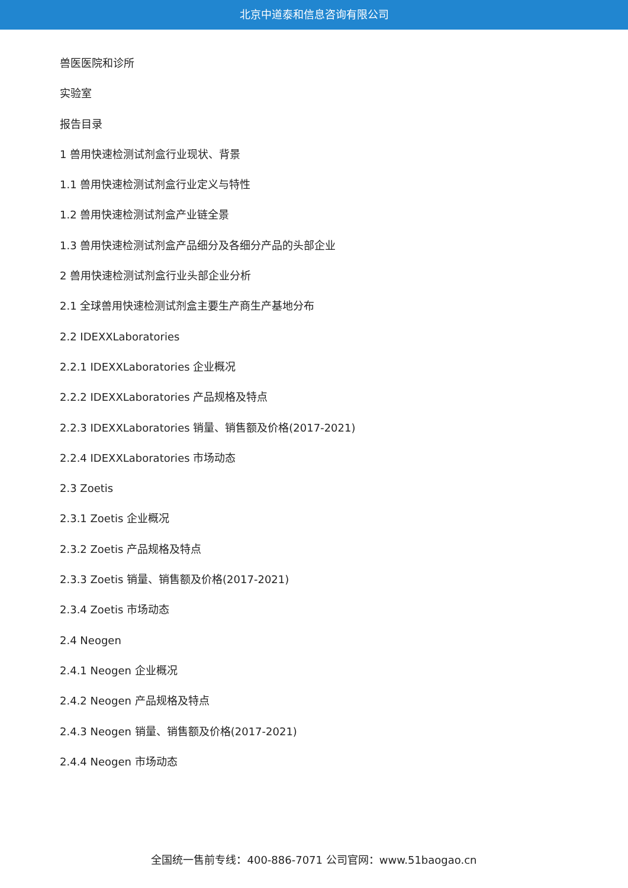北京中道泰和信息咨询有限公司
兽医医院和诊所
实验室
报告目录
1 兽用快速检测试剂盒行业现状、背景
1.1 兽用快速检测试剂盒行业定义与特性
1.2 兽用快速检测试剂盒产业链全景
1.3 兽用快速检测试剂盒产品细分及各细分产品的头部企业
2 兽用快速检测试剂盒行业头部企业分析
2.1 全球兽用快速检测试剂盒主要生产商生产基地分布
2.2 IDEXXLaboratories
2.2.1 IDEXXLaboratories 企业概况
2.2.2 IDEXXLaboratories 产品规格及特点
2.2.3 IDEXXLaboratories 销量、销售额及价格(2017-2021)
2.2.4 IDEXXLaboratories 市场动态
2.3 Zoetis
2.3.1 Zoetis 企业概况
2.3.2 Zoetis 产品规格及特点
2.3.3 Zoetis 销量、销售额及价格(2017-2021)
2.3.4 Zoetis 市场动态
2.4 Neogen
2.4.1 Neogen 企业概况
2.4.2 Neogen 产品规格及特点
2.4.3 Neogen 销量、销售额及价格(2017-2021)
2.4.4 Neogen 市场动态
全国统一售前专线：400-886-7071 公司官网：www.51baogao.cn